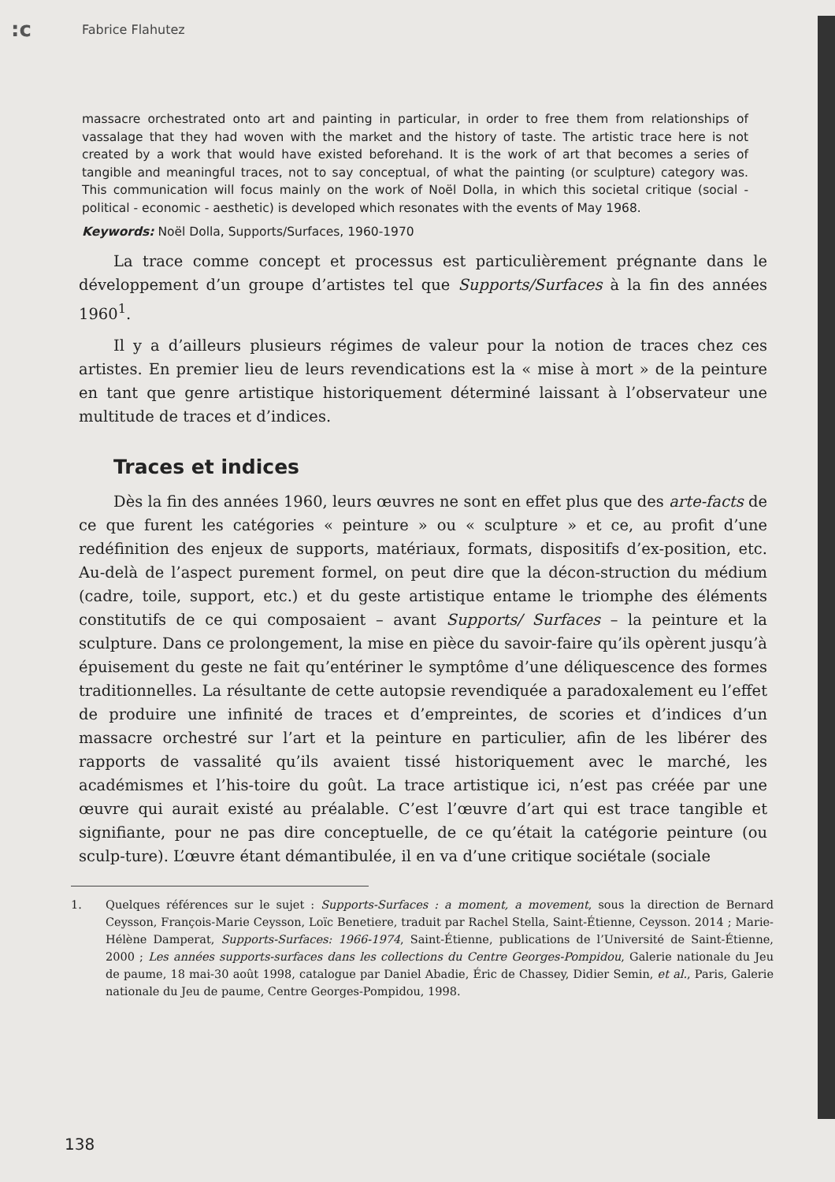:c
Fabrice Flahutez
massacre orchestrated onto art and painting in particular, in order to free them from relationships of vassalage that they had woven with the market and the history of taste. The artistic trace here is not created by a work that would have existed beforehand. It is the work of art that becomes a series of tangible and meaningful traces, not to say conceptual, of what the painting (or sculpture) category was. This communication will focus mainly on the work of Noël Dolla, in which this societal critique (social - political - economic - aesthetic) is developed which resonates with the events of May 1968.
Keywords: Noël Dolla, Supports/Surfaces, 1960-1970
La trace comme concept et processus est particulièrement prégnante dans le développement d’un groupe d’artistes tel que Supports/Surfaces à la fin des années 1960<sup>1</sup>.
Il y a d’ailleurs plusieurs régimes de valeur pour la notion de traces chez ces artistes. En premier lieu de leurs revendications est la « mise à mort » de la peinture en tant que genre artistique historiquement déterminé laissant à l’observateur une multitude de traces et d’indices.
Traces et indices
Dès la fin des années 1960, leurs œuvres ne sont en effet plus que des arte-facts de ce que furent les catégories « peinture » ou « sculpture » et ce, au profit d’une redéfinition des enjeux de supports, matériaux, formats, dispositifs d’ex-position, etc. Au-delà de l’aspect purement formel, on peut dire que la décon-struction du médium (cadre, toile, support, etc.) et du geste artistique entame le triomphe des éléments constitutifs de ce qui composaient – avant Supports/ Surfaces – la peinture et la sculpture. Dans ce prolongement, la mise en pièce du savoir-faire qu’ils opèrent jusqu’à épuisement du geste ne fait qu’entériner le symptôme d’une déliquescence des formes traditionnelles. La résultante de cette autopsie revendiquée a paradoxalement eu l’effet de produire une infinité de traces et d’empreintes, de scories et d’indices d’un massacre orchestré sur l’art et la peinture en particulier, afin de les libérer des rapports de vassalité qu’ils avaient tissé historiquement avec le marché, les académismes et l’his-toire du goût. La trace artistique ici, n’est pas créée par une œuvre qui aurait existé au préalable. C’est l’œuvre d’art qui est trace tangible et signifiante, pour ne pas dire conceptuelle, de ce qu’était la catégorie peinture (ou sculp-ture). L’œuvre étant démantibulée, il en va d’une critique sociétale (sociale
1. Quelques références sur le sujet : Supports-Surfaces : a moment, a movement, sous la direction de Bernard Ceysson, François-Marie Ceysson, Loïc Benetiere, traduit par Rachel Stella, Saint-Étienne, Ceysson. 2014 ; Marie-Hélène Damperat, Supports-Surfaces: 1966-1974, Saint-Étienne, publications de l’Université de Saint-Étienne, 2000 ; Les années supports-surfaces dans les collections du Centre Georges-Pompidou, Galerie nationale du Jeu de paume, 18 mai-30 août 1998, catalogue par Daniel Abadie, Éric de Chassey, Didier Semin, et al., Paris, Galerie nationale du Jeu de paume, Centre Georges-Pompidou, 1998.
138